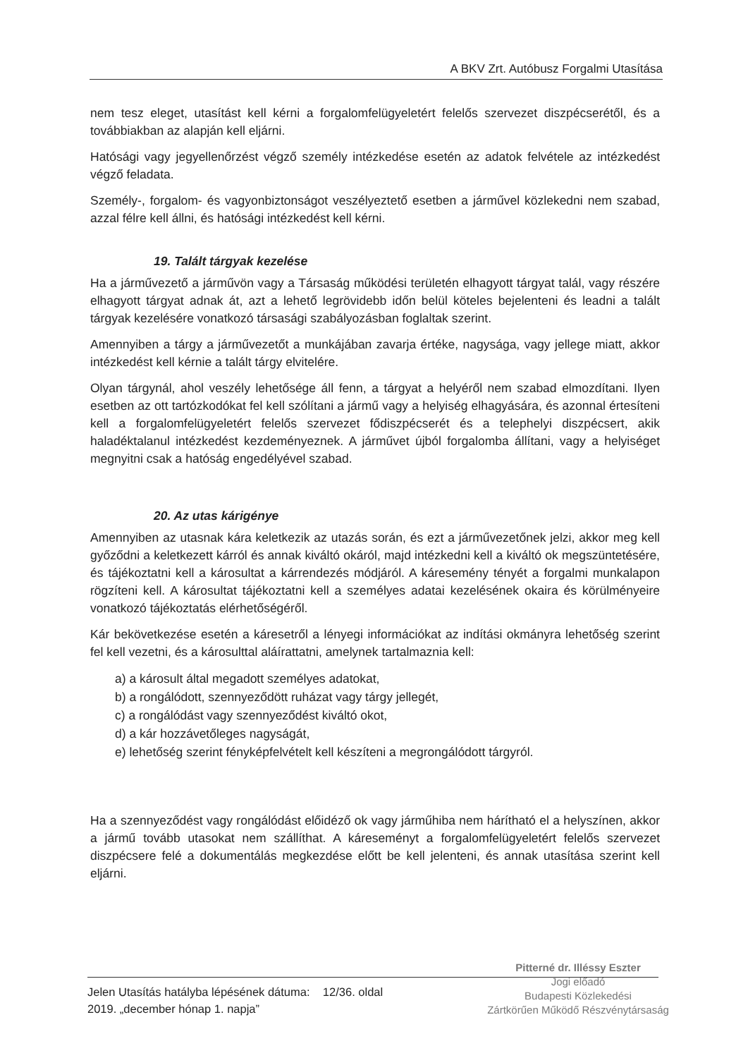A BKV Zrt. Autóbusz Forgalmi Utasítása
nem tesz eleget, utasítást kell kérni a forgalomfelügyeletért felelős szervezet diszpécserétől, és a továbbiakban az alapján kell eljárni.
Hatósági vagy jegyellenőrzést végző személy intézkedése esetén az adatok felvétele az intézkedést végző feladata.
Személy-, forgalom- és vagyonbiztonságot veszélyeztető esetben a járművel közlekedni nem szabad, azzal félre kell állni, és hatósági intézkedést kell kérni.
19. Talált tárgyak kezelése
Ha a járművezető a járművön vagy a Társaság működési területén elhagyott tárgyat talál, vagy részére elhagyott tárgyat adnak át, azt a lehető legrövidebb időn belül köteles bejelenteni és leadni a talált tárgyak kezelésére vonatkozó társasági szabályozásban foglaltak szerint.
Amennyiben a tárgy a járművezetőt a munkájában zavarja értéke, nagysága, vagy jellege miatt, akkor intézkedést kell kérnie a talált tárgy elvitelére.
Olyan tárgynál, ahol veszély lehetősége áll fenn, a tárgyat a helyéről nem szabad elmozdítani. Ilyen esetben az ott tartózkodókat fel kell szólítani a jármű vagy a helyiség elhagyására, és azonnal értesíteni kell a forgalomfelügyeletért felelős szervezet fődiszpécserét és a telephelyi diszpécsert, akik haladéktalanul intézkedést kezdeményeznek. A járművet újból forgalomba állítani, vagy a helyiséget megnyitni csak a hatóság engedélyével szabad.
20. Az utas kárigénye
Amennyiben az utasnak kára keletkezik az utazás során, és ezt a járművezetőnek jelzi, akkor meg kell győződni a keletkezett kárról és annak kiváltó okáról, majd intézkedni kell a kiváltó ok megszüntetésére, és tájékoztatni kell a károsultat a kárrendezés módjáról. A káresemény tényét a forgalmi munkalapon rögzíteni kell. A károsultat tájékoztatni kell a személyes adatai kezelésének okaira és körülményeire vonatkozó tájékoztatás elérhetőségéről.
Kár bekövetkezése esetén a káresetről a lényegi információkat az indítási okmányra lehetőség szerint fel kell vezetni, és a károsulttal aláírattatni, amelynek tartalmaznia kell:
a) a károsult által megadott személyes adatokat,
b) a rongálódott, szennyeződött ruházat vagy tárgy jellegét,
c) a rongálódást vagy szennyeződést kiváltó okot,
d) a kár hozzávetőleges nagyságát,
e) lehetőség szerint fényképfelvételt kell készíteni a megrongálódott tárgyról.
Ha a szennyeződést vagy rongálódást előidéző ok vagy járműhiba nem hárítható el a helyszínen, akkor a jármű tovább utasokat nem szállíthat. A káreseményt a forgalomfelügyeletért felelős szervezet diszpécsere felé a dokumentálás megkezdése előtt be kell jelenteni, és annak utasítása szerint kell eljárni.
Jelen Utasítás hatályba lépésének dátuma: 12/36. oldal
2019. „december hónap 1. napja”
Pitterné dr. Illéssy Eszter
Jogi előadó
Budapesti Közlekedési
Zártkörűen Működő Részvénytársaság